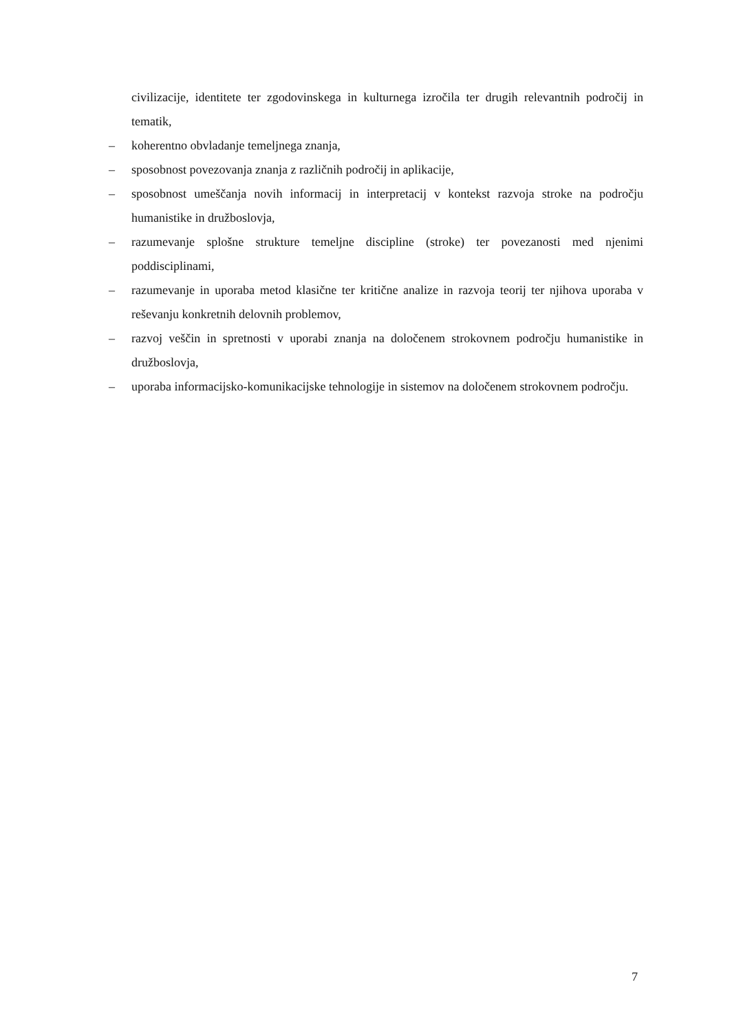civilizacije, identitete ter zgodovinskega in kulturnega izročila ter drugih relevantnih področij in tematik,
– koherentno obvladanje temeljnega znanja,
– sposobnost povezovanja znanja z različnih področij in aplikacije,
– sposobnost umeščanja novih informacij in interpretacij v kontekst razvoja stroke na področju humanistike in družboslovja,
– razumevanje splošne strukture temeljne discipline (stroke) ter povezanosti med njenimi poddisciplinami,
– razumevanje in uporaba metod klasične ter kritične analize in razvoja teorij ter njihova uporaba v reševanju konkretnih delovnih problemov,
– razvoj veščin in spretnosti v uporabi znanja na določenem strokovnem področju humanistike in družboslovja,
– uporaba informacijsko-komunikacijske tehnologije in sistemov na določenem strokovnem področju.
7